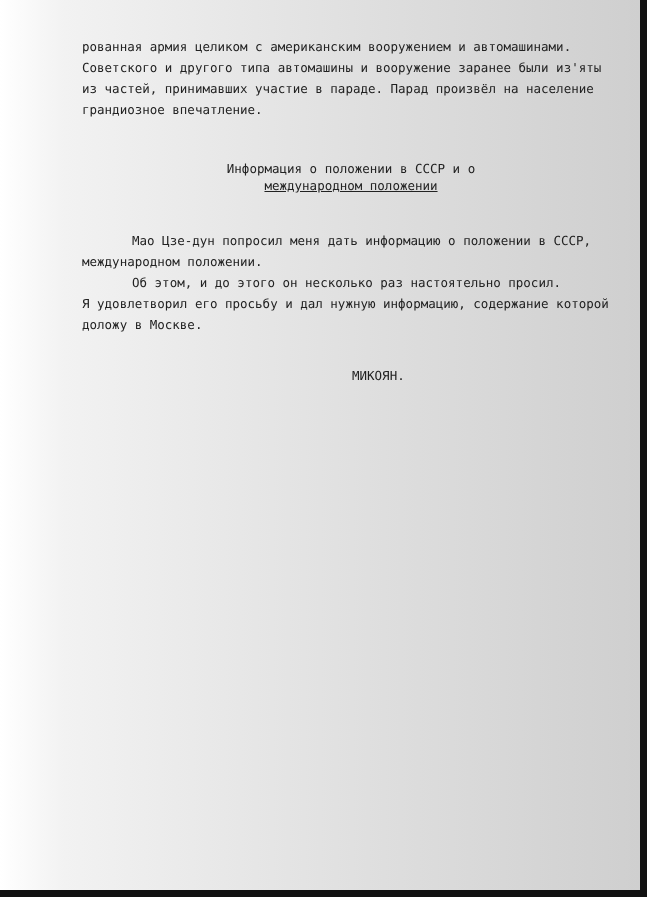рованная армия целиком с американским вооружением и автомашинами. Советского и другого типа автомашины и вооружение заранее были из'яты из частей, принимавших участие в параде. Парад произвёл на население грандиозное впечатление.
Информация о положении в СССР и о
международном положении
Мао Цзе-дун попросил меня дать информацию о положении в СССР, международном положении.
Об этом, и до этого он несколько раз настоятельно просил.
Я удовлетворил его просьбу и дал нужную информацию, содержание которой доложу в Москве.
МИКОЯН.